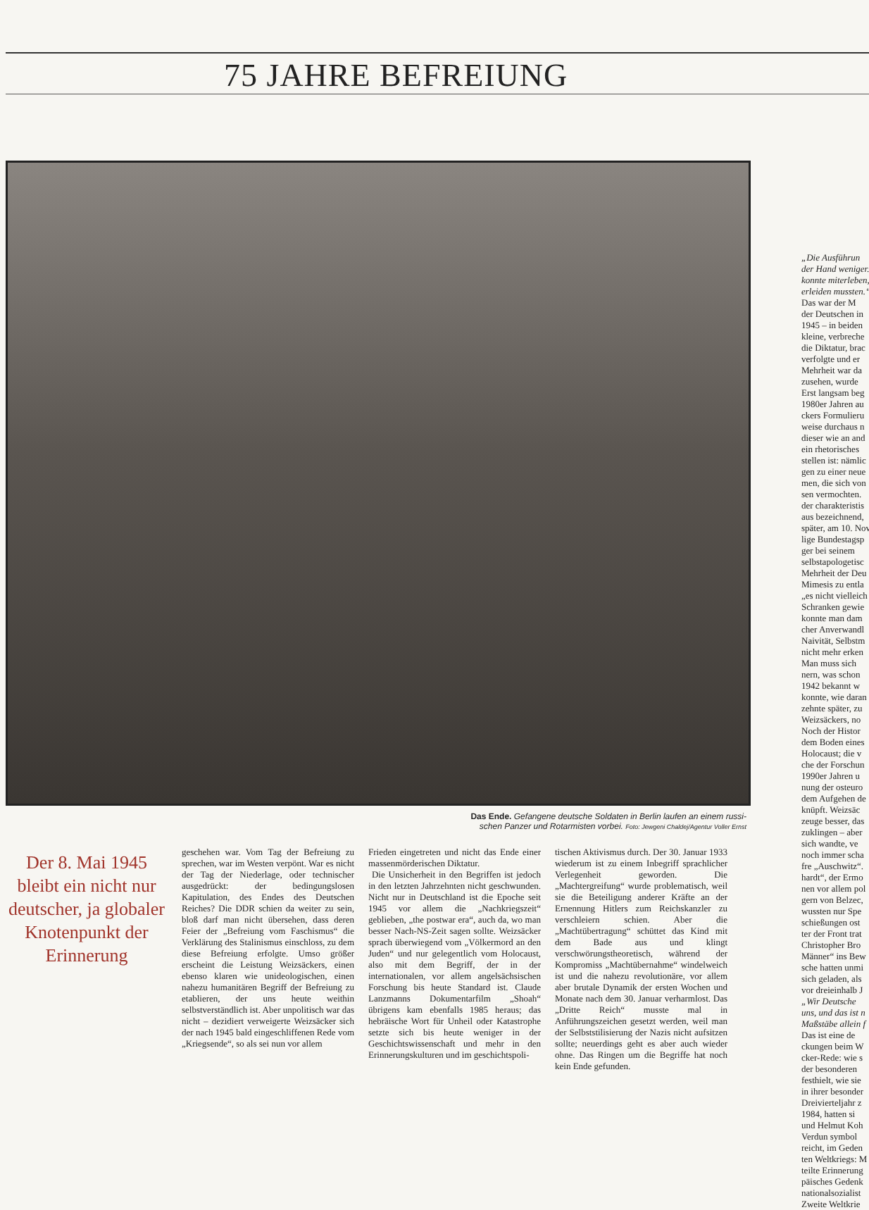75 JAHRE BEFREIUNG
Das Ende. Gefangene deutsche Soldaten in Berlin laufen an einem russi-
schen Panzer und Rotarmisten vorbei. Foto: Jewgeni Chaldej/Agentur Voller Ernst
Der 8. Mai 1945 bleibt ein nicht nur deutscher, ja globaler Knotenpunkt der Erinnerung
geschehen war. Vom Tag der Befreiung zu sprechen, war im Westen verpönt. War es nicht der Tag der Niederlage, oder technischer ausgedrückt: der bedingungslosen Kapitulation, des Endes des Deutschen Reiches? Die DDR schien da weiter zu sein, bloß darf man nicht übersehen, dass deren Feier der „Befreiung vom Faschismus“ die Verklärung des Stalinismus einschloss, zu dem diese Befreiung erfolgte. Umso größer erscheint die Leistung Weizsäckers, einen ebenso klaren wie unideologischen, einen nahezu humanitären Begriff der Befreiung zu etablieren, der uns heute weithin selbstverständlich ist. Aber unpolitisch war das nicht – dezidiert verweigerte Weizsäcker sich der nach 1945 bald eingeschliffenen Rede vom „Kriegsende“, so als sei nun vor allem
Frieden eingetreten und nicht das Ende einer massenmörderischen Diktatur.
Die Unsicherheit in den Begriffen ist jedoch in den letzten Jahrzehnten nicht geschwunden. Nicht nur in Deutschland ist die Epoche seit 1945 vor allem die „Nachkriegszeit“ geblieben, „the postwar era“, auch da, wo man besser Nach-NS-Zeit sagen sollte. Weizsäcker sprach überwiegend vom „Völkermord an den Juden“ und nur gelegentlich vom Holocaust, also mit dem Begriff, der in der internationalen, vor allem angelsächsischen Forschung bis heute Standard ist. Claude Lanzmanns Dokumentarfilm „Shoah“ übrigens kam ebenfalls 1985 heraus; das hebräische Wort für Unheil oder Katastrophe setzte sich bis heute weniger in der Geschichtswissenschaft und mehr in den Erinnerungskulturen und im geschichtspoli-
tischen Aktivismus durch. Der 30. Januar 1933 wiederum ist zu einem Inbegriff sprachlicher Verlegenheit geworden. Die „Machtergreifung“ wurde problematisch, weil sie die Beteiligung anderer Kräfte an der Ernennung Hitlers zum Reichskanzler zu verschleiern schien. Aber die „Machtübertragung“ schüttet das Kind mit dem Bade aus und klingt verschwörungstheoretisch, während der Kompromiss „Machtübernahme“ windelweich ist und die nahezu revolutionäre, vor allem aber brutale Dynamik der ersten Wochen und Monate nach dem 30. Januar verharmlost. Das „Dritte Reich“ musste mal in Anführungszeichen gesetzt werden, weil man der Selbststilisierung der Nazis nicht aufsitzen sollte; neuerdings geht es aber auch wieder ohne. Das Ringen um die Begriffe hat noch kein Ende gefunden.
„Die Ausführun
der Hand weniger.
konnte miterleben,
erleiden mussten.“
Das war der M
der Deutschen in
1945 – in beiden
kleine, verbreche
die Diktatur, brac
verfolgte und er
Mehrheit war da
zusehen, wurde
Erst langsam beg
1980er Jahren au
ckers Formulieru
weise durchaus n
dieser wie an and
ein rhetorisches
stellen ist: nämlic
gen zu einer neue
men, die sich von
sen vermochten.
der charakteristis
aus bezeichnend,
später, am 10. Nov
lige Bundestagsp
ger bei seinem
selbstapologetisc
Mehrheit der Deu
Mimesis zu entla
„es nicht vielleich
Schranken gewie
konnte man dam
cher Anverwandl
Naivität, Selbstm
nicht mehr erken
Man muss sich
nern, was schon
1942 bekannt w
konnte, wie daran
zehnte später, zu
Weizsäckers, no
Noch der Histor
dem Boden eines
Holocaust; die v
che der Forschun
1990er Jahren u
nung der osteuro
dem Aufgehen de
knüpft. Weizsäc
zeuge besser, das
zuklingen – aber
sich wandte, ve
noch immer scha
fre „Auschwitz“.
hardt“, der Ermo
nen vor allem pol
gern von Belzec,
wussten nur Spe
schießungen ost
ter der Front trat
Christopher Bro
Männer“ ins Bew
sche hatten unmi
sich geladen, als
vor dreieinhalb J
„Wir Deutsche
uns, und das ist n
Maßstäbe allein f
Das ist eine de
ckungen beim W
cker-Rede: wie s
der besonderen
festhielt, wie sie
in ihrer besonder
Dreivierteljahr z
1984, hatten si
und Helmut Koh
Verdun symbol
reicht, im Geden
ten Weltkriegs: M
teilte Erinnerung
päisches Gedenk
nationalsozialist
Zweite Weltkrie